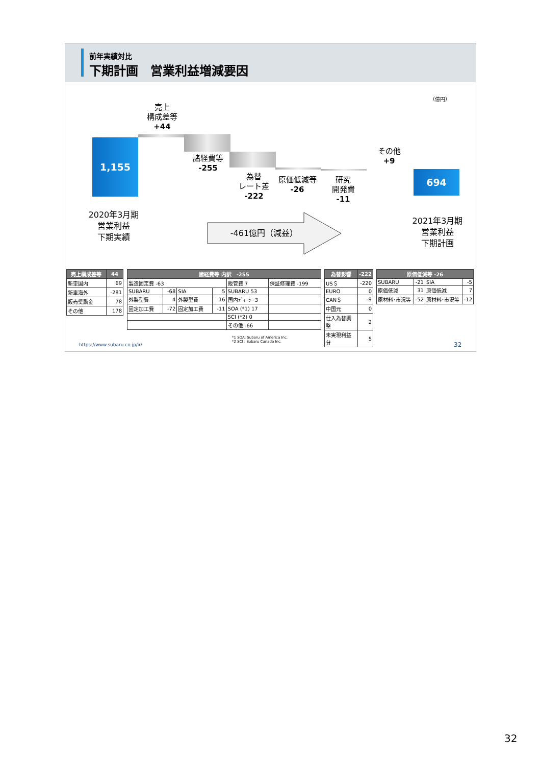前年実績対比
下期計画　営業利益増減要因
（億円）
1,155
694
売上
構成差等
+44
諸経費等
-255
為替
レート差
-222
原価低減等
-26
研究
開発費
-11
その他
+9
2020年3月期
営業利益
下期実績
2021年3月期
営業利益
下期計画
-461億円（減益）
| 売上構成差等 | 44 |
| --- | --- |
| 新車国内 | 69 |
| 新車海外 | -281 |
| 販売奨励金 | 78 |
| その他 | 178 |
| 諸経費等 内訳 -255 | | | | | |
| --- | --- | --- | --- | --- | --- |
| 製造固定費 -63 | | | | 販管費 7 | 保証修理費 -199 |
| SUBARU | -68 | SIA | 5 | SUBARU 53 | |
| 外製型費 | 4 | 外製型費 | 16 | 国内ﾃﾞｨｰﾗｰ 3 | |
| 固定加工費 | -72 | 固定加工費 | -11 | SOA (*1) 17 | |
| | | | | SCI (*2) 0 | |
| | | | | その他 -66 | |
| 為替影響 | -222 |
| --- | --- |
| US＄ | -220 |
| EURO | 0 |
| CAN＄ | -9 |
| 中国元 | 0 |
| 仕入為替調整 | 2 |
| 未実現利益分 | 5 |
| 原価低減等 -26 | | | |
| --- | --- | --- | --- |
| SUBARU | -21 | SIA | -5 |
| 原価低減 | 31 | 原価低減 | 7 |
| 原材料･市況等 | -52 | 原材料･市況等 | -12 |
*1 SOA: Subaru of America Inc.
*2 SCI : Subaru Canada Inc.
https://www.subaru.co.jp/ir/ 32
32